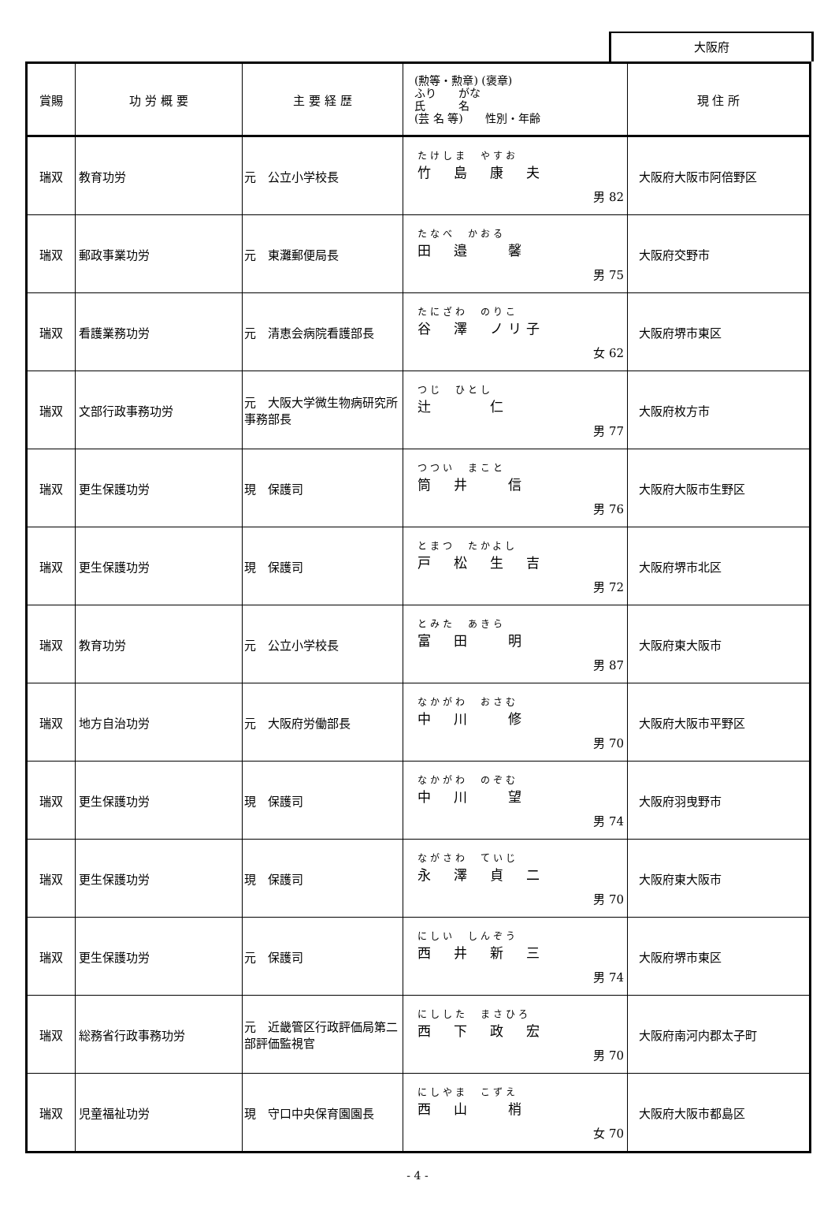大阪府
| 賞賜 | 功 労 概 要 | 主 要 経 歴 | (勲等・勲章) (褒章) ふり がな 氏 名 (芸 名 等) 性別・年齢 | 現 住 所 |
| --- | --- | --- | --- | --- |
| 瑞双 | 教育功労 | 元 公立小学校長 | たけしま やすお 竹 島 康 夫 男 82 | 大阪府大阪市阿倍野区 |
| 瑞双 | 郵政事業功労 | 元 東灘郵便局長 | たなべ かおる 田 邉 馨 男 75 | 大阪府交野市 |
| 瑞双 | 看護業務功労 | 元 清恵会病院看護部長 | たにざわ のりこ 谷 澤 ノリ子 女 62 | 大阪府堺市東区 |
| 瑞双 | 文部行政事務功労 | 元 大阪大学微生物病研究所事務部長 | つじ ひとし 辻 仁 男 77 | 大阪府枚方市 |
| 瑞双 | 更生保護功労 | 現 保護司 | つつい まこと 筒 井 信 男 76 | 大阪府大阪市生野区 |
| 瑞双 | 更生保護功労 | 現 保護司 | とまつ たかよし 戸 松 生 吉 男 72 | 大阪府堺市北区 |
| 瑞双 | 教育功労 | 元 公立小学校長 | とみた あきら 富 田 明 男 87 | 大阪府東大阪市 |
| 瑞双 | 地方自治功労 | 元 大阪府労働部長 | なかがわ おさむ 中 川 修 男 70 | 大阪府大阪市平野区 |
| 瑞双 | 更生保護功労 | 現 保護司 | なかがわ のぞむ 中 川 望 男 74 | 大阪府羽曳野市 |
| 瑞双 | 更生保護功労 | 現 保護司 | ながさわ ていじ 永 澤 貞 二 男 70 | 大阪府東大阪市 |
| 瑞双 | 更生保護功労 | 元 保護司 | にしい しんぞう 西 井 新 三 男 74 | 大阪府堺市東区 |
| 瑞双 | 総務省行政事務功労 | 元 近畿管区行政評価局第二部評価監視官 | にしした まさひろ 西 下 政 宏 男 70 | 大阪府南河内郡太子町 |
| 瑞双 | 児童福祉功労 | 現 守口中央保育園園長 | にしやま こずえ 西 山 梢 女 70 | 大阪府大阪市都島区 |
- 4 -